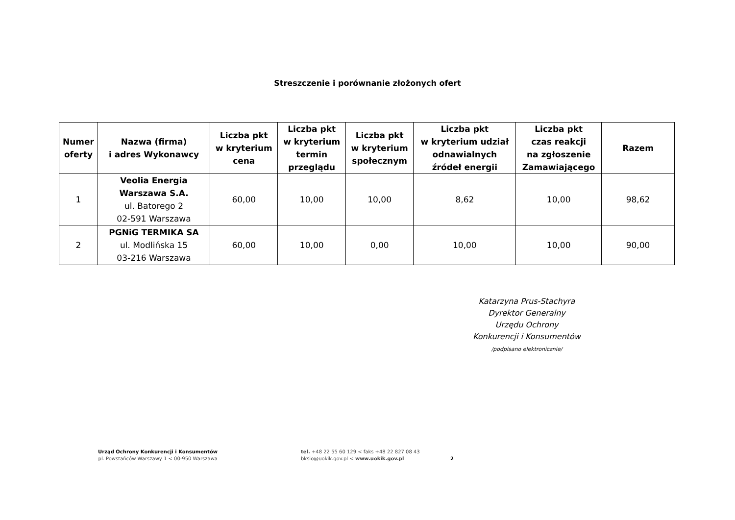Streszczenie i porównanie złożonych ofert
| Numer oferty | Nazwa (firma) i adres Wykonawcy | Liczba pkt w kryterium cena | Liczba pkt w kryterium termin przeglądu | Liczba pkt w kryterium społecznym | Liczba pkt w kryterium udział odnawialnych źródeł energii | Liczba pkt czas reakcji na zgłoszenie Zamawiającego | Razem |
| --- | --- | --- | --- | --- | --- | --- | --- |
| 1 | Veolia Energia Warszawa S.A. ul. Batorego 2 02-591 Warszawa | 60,00 | 10,00 | 10,00 | 8,62 | 10,00 | 98,62 |
| 2 | PGNiG TERMIKA SA ul. Modlińska 15 03-216 Warszawa | 60,00 | 10,00 | 0,00 | 10,00 | 10,00 | 90,00 |
Katarzyna Prus-Stachyra
Dyrektor Generalny
Urzędu Ochrony
Konkurencji i Konsumentów
/podpisano elektronicznie/
Urząd Ochrony Konkurencji i Konsumentów
pl. Powstańców Warszawy 1 < 00-950 Warszawa
tel. +48 22 55 60 129 < faks +48 22 827 08 43
bksio@uokik.gov.pl < www.uokik.gov.pl
2